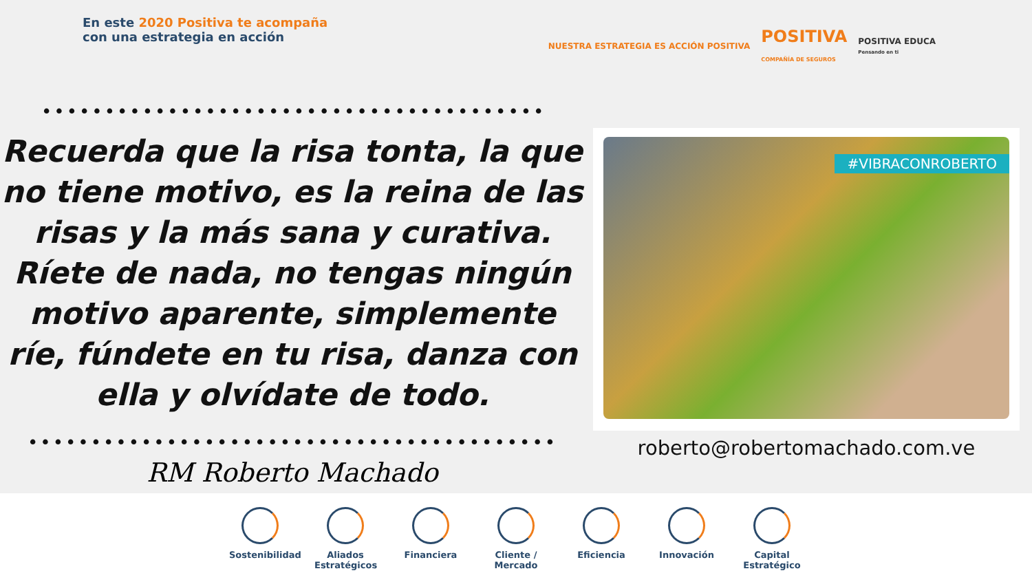En este 2020 Positiva te acompaña
con una estrategia en acción
NUESTRA ESTRATEGIA ES ACCIÓN POSITIVA
POSITIVA
COMPAÑÍA DE SEGUROS
POSITIVA EDUCA
Pensando en ti
••••••••••••••••••••••••••••••••••••••••••••••••
Recuerda que la risa tonta, la que no tiene motivo, es la reina de las risas y la más sana y curativa. Ríete de nada, no tengas ningún motivo aparente, simplemente ríe, fúndete en tu risa, danza con ella y olvídate de todo.
••••••••••••••••••••••••••••••••••••••••••••••••••
RM Roberto Machado
#VIBRACONROBERTO
roberto@robertomachado.com.ve
Sostenibilidad
Aliados Estratégicos
Financiera Cliente / Mercado
Eficiencia Innovación Capital Estratégico